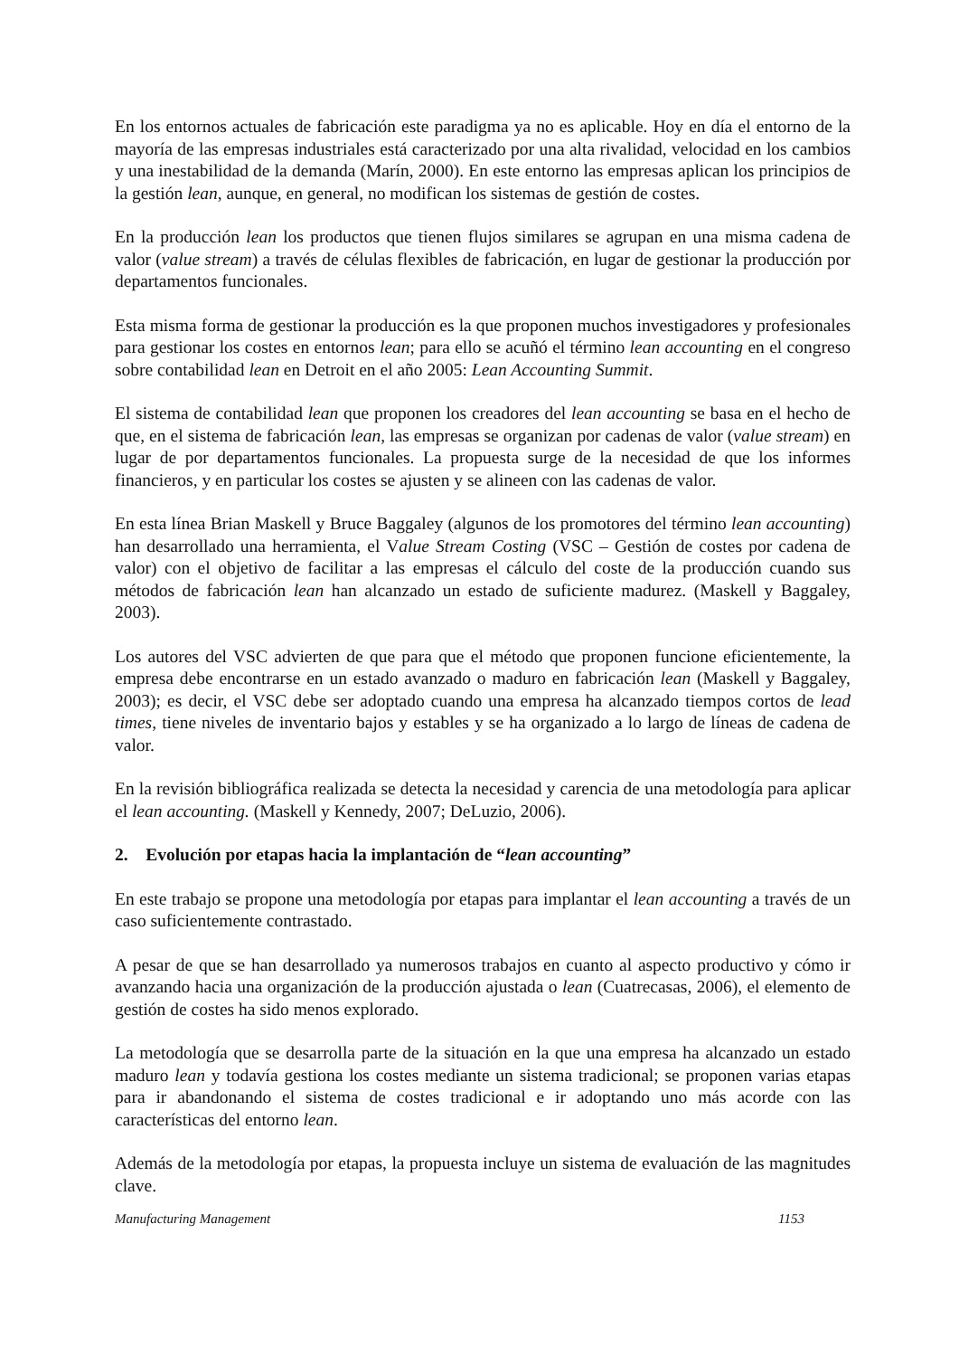En los entornos actuales de fabricación este paradigma ya no es aplicable. Hoy en día el entorno de la mayoría de las empresas industriales está caracterizado por una alta rivalidad, velocidad en los cambios y una inestabilidad de la demanda (Marín, 2000). En este entorno las empresas aplican los principios de la gestión lean, aunque, en general, no modifican los sistemas de gestión de costes.
En la producción lean los productos que tienen flujos similares se agrupan en una misma cadena de valor (value stream) a través de células flexibles de fabricación, en lugar de gestionar la producción por departamentos funcionales.
Esta misma forma de gestionar la producción es la que proponen muchos investigadores y profesionales para gestionar los costes en entornos lean; para ello se acuñó el término lean accounting en el congreso sobre contabilidad lean en Detroit en el año 2005: Lean Accounting Summit.
El sistema de contabilidad lean que proponen los creadores del lean accounting se basa en el hecho de que, en el sistema de fabricación lean, las empresas se organizan por cadenas de valor (value stream) en lugar de por departamentos funcionales. La propuesta surge de la necesidad de que los informes financieros, y en particular los costes se ajusten y se alineen con las cadenas de valor.
En esta línea Brian Maskell y Bruce Baggaley (algunos de los promotores del término lean accounting) han desarrollado una herramienta, el Value Stream Costing (VSC – Gestión de costes por cadena de valor) con el objetivo de facilitar a las empresas el cálculo del coste de la producción cuando sus métodos de fabricación lean han alcanzado un estado de suficiente madurez. (Maskell y Baggaley, 2003).
Los autores del VSC advierten de que para que el método que proponen funcione eficientemente, la empresa debe encontrarse en un estado avanzado o maduro en fabricación lean (Maskell y Baggaley, 2003); es decir, el VSC debe ser adoptado cuando una empresa ha alcanzado tiempos cortos de lead times, tiene niveles de inventario bajos y estables y se ha organizado a lo largo de líneas de cadena de valor.
En la revisión bibliográfica realizada se detecta la necesidad y carencia de una metodología para aplicar el lean accounting. (Maskell y Kennedy, 2007; DeLuzio, 2006).
2. Evolución por etapas hacia la implantación de “lean accounting”
En este trabajo se propone una metodología por etapas para implantar el lean accounting a través de un caso suficientemente contrastado.
A pesar de que se han desarrollado ya numerosos trabajos en cuanto al aspecto productivo y cómo ir avanzando hacia una organización de la producción ajustada o lean (Cuatrecasas, 2006), el elemento de gestión de costes ha sido menos explorado.
La metodología que se desarrolla parte de la situación en la que una empresa ha alcanzado un estado maduro lean y todavía gestiona los costes mediante un sistema tradicional; se proponen varias etapas para ir abandonando el sistema de costes tradicional e ir adoptando uno más acorde con las características del entorno lean.
Además de la metodología por etapas, la propuesta incluye un sistema de evaluación de las magnitudes clave.
Manufacturing Management 1153